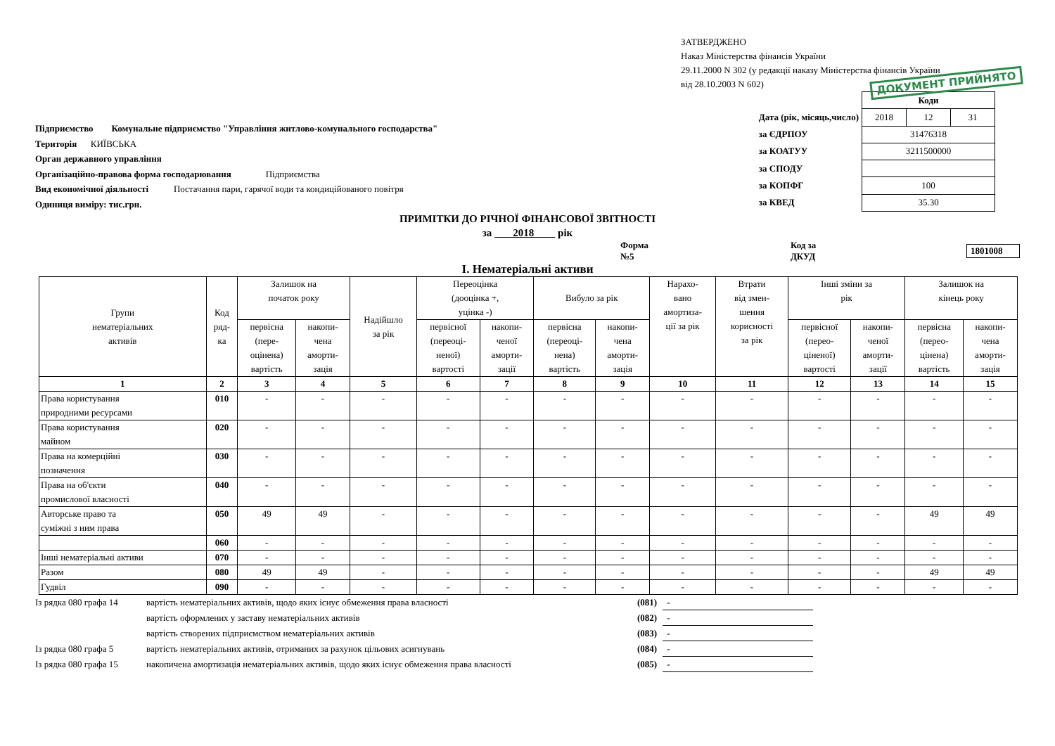ЗАТВЕРДЖЕНО
Наказ Міністерства фінансів України
29.11.2000 N 302 (у редакції наказу Міністерства фінансів України
від 28.10.2003 N 602)
ДОКУМЕНТ ПРИЙНЯТО
Підприємство Комунальне підприємство "Управління житлово-комунального господарства"
Територія КИЇВСЬКА
Орган державного управління
Організаційно-правова форма господарювання Підприємства
Вид економічної діяльності Постачання пари, гарячої води та кондиційованого повітря
Одиниця виміру: тис.грн.
| | Коди | | |
| Дата (рік, місяць,число) | 2018 | 12 | 31 |
| за ЄДРПОУ | 31476318 | | |
| за КОАТУУ | 3211500000 | | |
| за СПОДУ | | | |
| за КОПФГ | 100 | | |
| за КВЕД | 35.30 | | |
ПРИМІТКИ ДО РІЧНОЇ ФІНАНСОВОЇ ЗВІТНОСТІ
за 2018 рік
Форма №5 Код за ДКУД 1801008
І. Нематеріальні активи
| Групи нематеріальних активів | Код ряд- ка | Залишок на початок року | | Надійшло за рік | Переоцінка (дооцінка +, уцінка -) | | Вибуло за рік | | Нарахо- вано амортиза- ції за рік | Втрати від змен- шення корисності за рік | Інші зміни за рік | | Залишок на кінець року | |
| --- | --- | --- | --- | --- | --- | --- | --- | --- | --- | --- | --- | --- | --- | --- |
| | | первісна (пере- оцінена) вартість | накопи- чена аморти- зація | | первісної (переоці- неної) вартості | накопи- ченої аморти- зації | первісна (переоці- нена) вартість | накопи- чена аморти- зація | | | первісної (перео- ціненої) вартості | накопи- ченої аморти- зації | первісна (перео- цінена) вартість | накопи- чена аморти- зація |
| 1 | 2 | 3 | 4 | 5 | 6 | 7 | 8 | 9 | 10 | 11 | 12 | 13 | 14 | 15 |
| Права користування природними ресурсами | 010 | - | - | - | - | - | - | - | - | - | - | - | - | - |
| Права користування майном | 020 | - | - | - | - | - | - | - | - | - | - | - | - | - |
| Права на комерційні позначення | 030 | - | - | - | - | - | - | - | - | - | - | - | - | - |
| Права на об'єкти промислової власності | 040 | - | - | - | - | - | - | - | - | - | - | - | - | - |
| Авторське право та суміжні з ним права | 050 | 49 | 49 | - | - | - | - | - | - | - | - | - | 49 | 49 |
| | 060 | - | - | - | - | - | - | - | - | - | - | - | - | - |
| Інші нематеріальні активи | 070 | - | - | - | - | - | - | - | - | - | - | - | - | - |
| Разом | 080 | 49 | 49 | - | - | - | - | - | - | - | - | - | 49 | 49 |
| Гудвіл | 090 | - | - | - | - | - | - | - | - | - | - | - | - | - |
| Із рядка 080 графа 14 | вартість нематеріальних активів, щодо яких існує обмеження права власності | (081) | - |
| | вартість оформлених у заставу нематеріальних активів | (082) | - |
| | вартість створених підприємством нематеріальних активів | (083) | - |
| Із рядка 080 графа 5 | вартість нематеріальних активів, отриманих за рахунок цільових асигнувань | (084) | - |
| Із рядка 080 графа 15 | накопичена амортизація нематеріальних активів, щодо яких існує обмеження права власності | (085) | - |